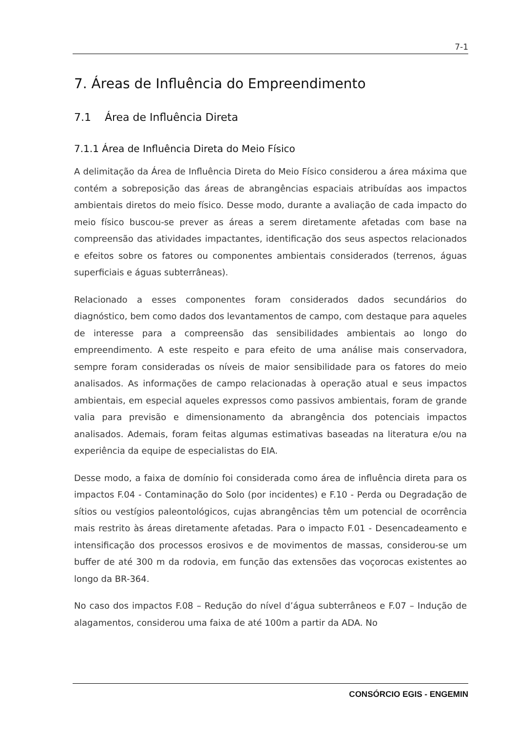7-1
7. Áreas de Influência do Empreendimento
7.1 Área de Influência Direta
7.1.1 Área de Influência Direta do Meio Físico
A delimitação da Área de Influência Direta do Meio Físico considerou a área máxima que contém a sobreposição das áreas de abrangências espaciais atribuídas aos impactos ambientais diretos do meio físico. Desse modo, durante a avaliação de cada impacto do meio físico buscou-se prever as áreas a serem diretamente afetadas com base na compreensão das atividades impactantes, identificação dos seus aspectos relacionados e efeitos sobre os fatores ou componentes ambientais considerados (terrenos, águas superficiais e águas subterrâneas).
Relacionado a esses componentes foram considerados dados secundários do diagnóstico, bem como dados dos levantamentos de campo, com destaque para aqueles de interesse para a compreensão das sensibilidades ambientais ao longo do empreendimento. A este respeito e para efeito de uma análise mais conservadora, sempre foram consideradas os níveis de maior sensibilidade para os fatores do meio analisados. As informações de campo relacionadas à operação atual e seus impactos ambientais, em especial aqueles expressos como passivos ambientais, foram de grande valia para previsão e dimensionamento da abrangência dos potenciais impactos analisados. Ademais, foram feitas algumas estimativas baseadas na literatura e/ou na experiência da equipe de especialistas do EIA.
Desse modo, a faixa de domínio foi considerada como área de influência direta para os impactos F.04 - Contaminação do Solo (por incidentes) e F.10 - Perda ou Degradação de sítios ou vestígios paleontológicos, cujas abrangências têm um potencial de ocorrência mais restrito às áreas diretamente afetadas. Para o impacto F.01 - Desencadeamento e intensificação dos processos erosivos e de movimentos de massas, considerou-se um buffer de até 300 m da rodovia, em função das extensões das voçorocas existentes ao longo da BR-364.
No caso dos impactos F.08 – Redução do nível d’água subterrâneos e F.07 – Indução de alagamentos, considerou uma faixa de até 100m a partir da ADA. No
CONSÓRCIO EGIS - ENGEMIN